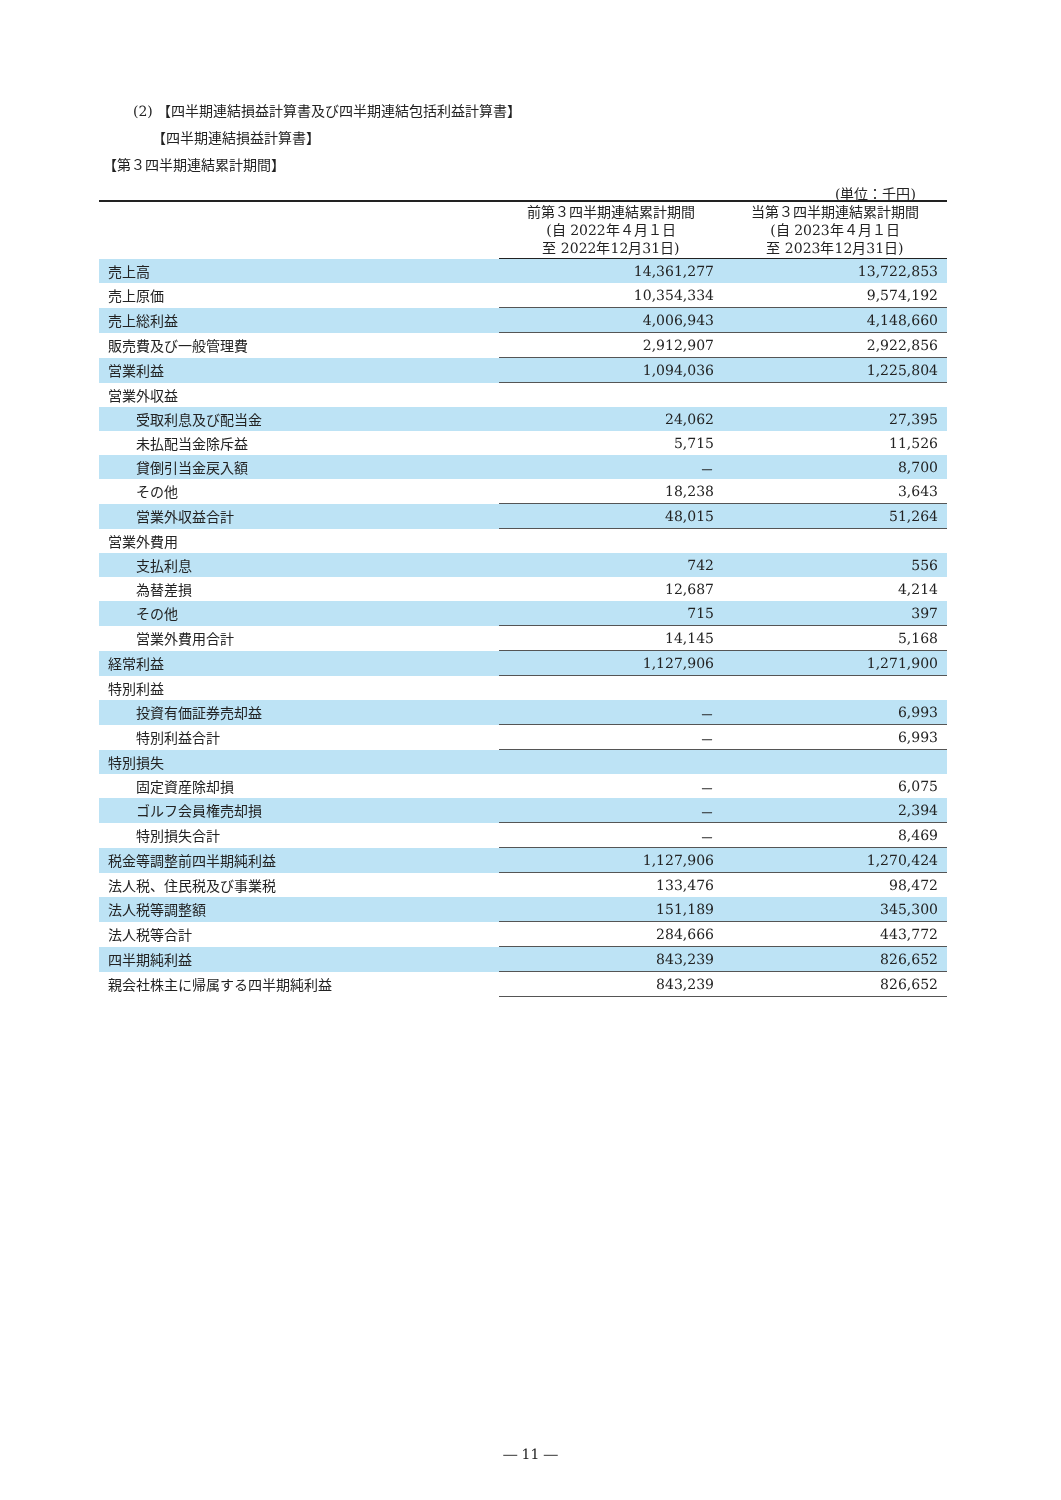(2) 【四半期連結損益計算書及び四半期連結包括利益計算書】
【四半期連結損益計算書】
【第３四半期連結累計期間】
(単位：千円)
| | 前第３四半期連結累計期間 (自 2022年４月１日 至 2022年12月31日) | 当第３四半期連結累計期間 (自 2023年４月１日 至 2023年12月31日) |
| --- | --- | --- |
| 売上高 | 14,361,277 | 13,722,853 |
| 売上原価 | 10,354,334 | 9,574,192 |
| 売上総利益 | 4,006,943 | 4,148,660 |
| 販売費及び一般管理費 | 2,912,907 | 2,922,856 |
| 営業利益 | 1,094,036 | 1,225,804 |
| 営業外収益 | | |
| 受取利息及び配当金 | 24,062 | 27,395 |
| 未払配当金除斥益 | 5,715 | 11,526 |
| 貸倒引当金戻入額 | － | 8,700 |
| その他 | 18,238 | 3,643 |
| 営業外収益合計 | 48,015 | 51,264 |
| 営業外費用 | | |
| 支払利息 | 742 | 556 |
| 為替差損 | 12,687 | 4,214 |
| その他 | 715 | 397 |
| 営業外費用合計 | 14,145 | 5,168 |
| 経常利益 | 1,127,906 | 1,271,900 |
| 特別利益 | | |
| 投資有価証券売却益 | － | 6,993 |
| 特別利益合計 | － | 6,993 |
| 特別損失 | | |
| 固定資産除却損 | － | 6,075 |
| ゴルフ会員権売却損 | － | 2,394 |
| 特別損失合計 | － | 8,469 |
| 税金等調整前四半期純利益 | 1,127,906 | 1,270,424 |
| 法人税、住民税及び事業税 | 133,476 | 98,472 |
| 法人税等調整額 | 151,189 | 345,300 |
| 法人税等合計 | 284,666 | 443,772 |
| 四半期純利益 | 843,239 | 826,652 |
| 親会社株主に帰属する四半期純利益 | 843,239 | 826,652 |
― 11 ―